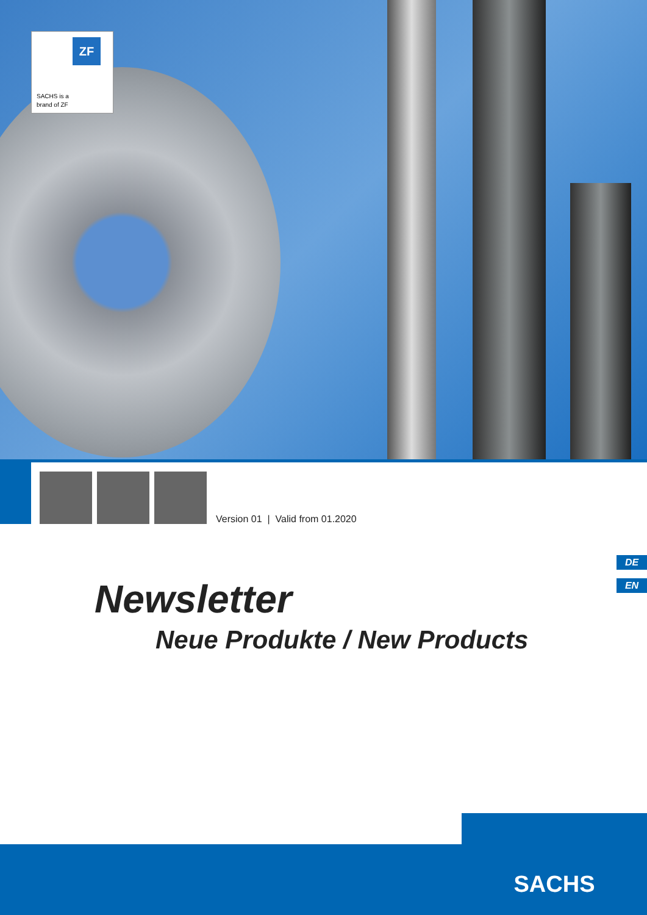ZF
SACHS is a
brand of ZF
Version 01 | Valid from 01.2020
DE
EN Newsletter
Neue Produkte / New Products
SACHS